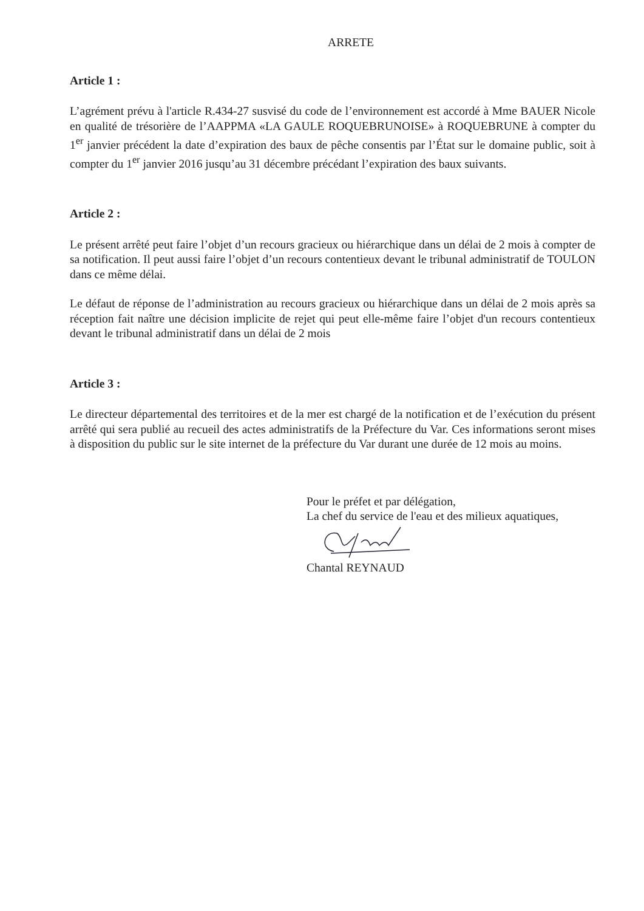ARRETE
Article 1 :
L’agrément prévu à l'article R.434-27 susvisé du code de l’environnement est accordé à Mme BAUER Nicole en qualité de trésorière de l’AAPPMA «LA GAULE ROQUEBRUNOISE» à ROQUEBRUNE à compter du 1<sup>er</sup> janvier précédent la date d’expiration des baux de pêche consentis par l’État sur le domaine public, soit à compter du 1<sup>er</sup> janvier 2016 jusqu’au 31 décembre précédant l’expiration des baux suivants.
Article 2 :
Le présent arrêté peut faire l’objet d’un recours gracieux ou hiérarchique dans un délai de 2 mois à compter de sa notification. Il peut aussi faire l’objet d’un recours contentieux devant le tribunal administratif de TOULON dans ce même délai.
Le défaut de réponse de l’administration au recours gracieux ou hiérarchique dans un délai de 2 mois après sa réception fait naître une décision implicite de rejet qui peut elle-même faire l’objet d'un recours contentieux devant le tribunal administratif dans un délai de 2 mois
Article 3 :
Le directeur départemental des territoires et de la mer est chargé de la notification et de l’exécution du présent arrêté qui sera publié au recueil des actes administratifs de la Préfecture du Var. Ces informations seront mises à disposition du public sur le site internet de la préfecture du Var durant une durée de 12 mois au moins.
Pour le préfet et par délégation,
La chef du service de l'eau et des milieux aquatiques,
Chantal REYNAUD